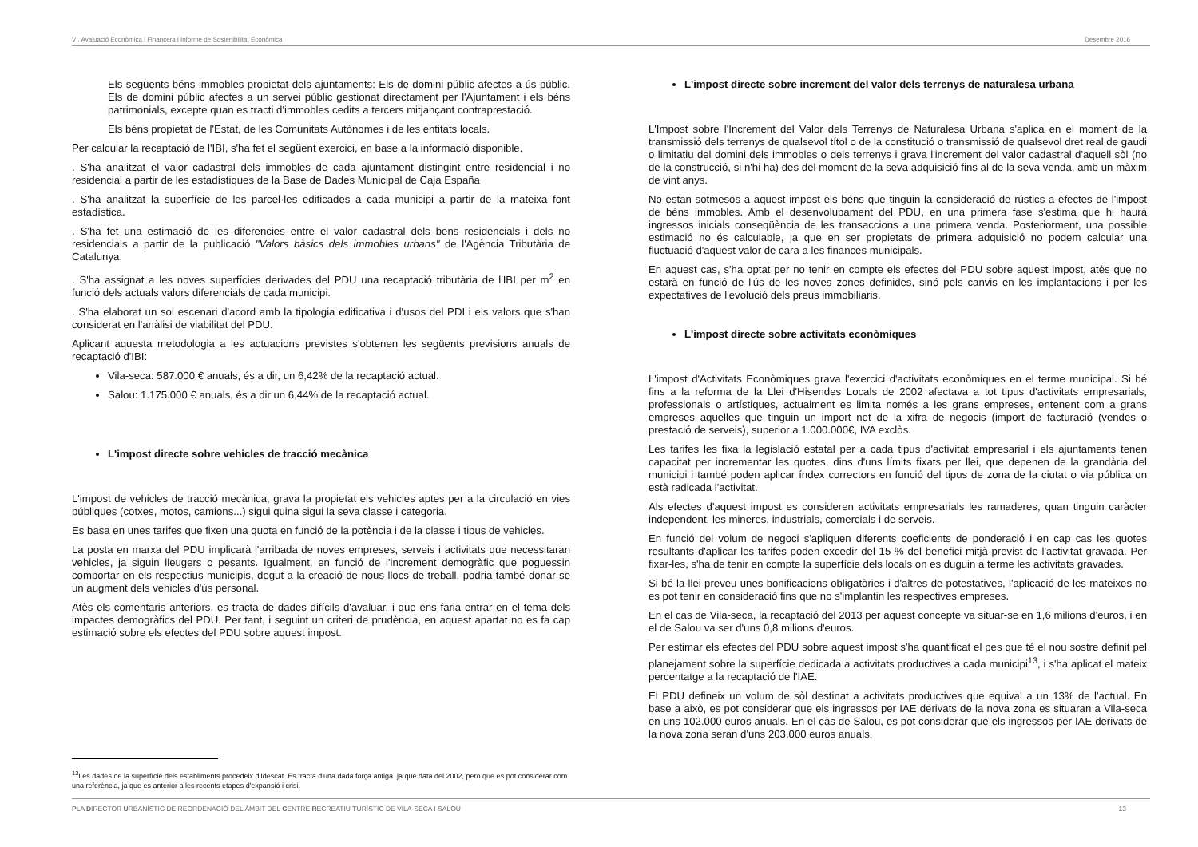VI. Avaluació Econòmica i Financera i Informe de Sostenibilitat Econòmica Desembre 2016
Els següents béns immobles propietat dels ajuntaments: Els de domini públic afectes a ús públic. Els de domini públic afectes a un servei públic gestionat directament per l'Ajuntament i els béns patrimonials, excepte quan es tracti d'immobles cedits a tercers mitjançant contraprestació.
Els béns propietat de l'Estat, de les Comunitats Autònomes i de les entitats locals.
Per calcular la recaptació de l'IBI, s'ha fet el següent exercici, en base a la informació disponible.
. S'ha analitzat el valor cadastral dels immobles de cada ajuntament distingint entre residencial i no residencial a partir de les estadístiques de la Base de Dades Municipal de Caja España
. S'ha analitzat la superfície de les parcel·les edificades a cada municipi a partir de la mateixa font estadística.
. S'ha fet una estimació de les diferencies entre el valor cadastral dels bens residencials i dels no residencials a partir de la publicació "Valors bàsics dels immobles urbans" de l'Agència Tributària de Catalunya.
. S'ha assignat a les noves superfícies derivades del PDU una recaptació tributària de l'IBI per m<sup>2</sup> en funció dels actuals valors diferencials de cada municipi.
. S'ha elaborat un sol escenari d'acord amb la tipologia edificativa i d'usos del PDI i els valors que s'han considerat en l'anàlisi de viabilitat del PDU.
Aplicant aquesta metodologia a les actuacions previstes s'obtenen les següents previsions anuals de recaptació d'IBI:
Vila-seca: 587.000 € anuals, és a dir, un 6,42% de la recaptació actual.
Salou: 1.175.000 € anuals, és a dir un 6,44% de la recaptació actual.
L'impost directe sobre vehicles de tracció mecànica
L'impost de vehicles de tracció mecànica, grava la propietat els vehicles aptes per a la circulació en vies públiques (cotxes, motos, camions...) sigui quina sigui la seva classe i categoria.
Es basa en unes tarifes que fixen una quota en funció de la potència i de la classe i tipus de vehicles.
La posta en marxa del PDU implicarà l'arribada de noves empreses, serveis i activitats que necessitaran vehicles, ja siguin lleugers o pesants. Igualment, en funció de l'increment demogràfic que poguessin comportar en els respectius municipis, degut a la creació de nous llocs de treball, podria també donar-se un augment dels vehicles d'ús personal.
Atès els comentaris anteriors, es tracta de dades difícils d'avaluar, i que ens faria entrar en el tema dels impactes demogràfics del PDU. Per tant, i seguint un criteri de prudència, en aquest apartat no es fa cap estimació sobre els efectes del PDU sobre aquest impost.
L'impost directe sobre increment del valor dels terrenys de naturalesa urbana
L'Impost sobre l'Increment del Valor dels Terrenys de Naturalesa Urbana s'aplica en el moment de la transmissió dels terrenys de qualsevol títol o de la constitució o transmissió de qualsevol dret real de gaudi o limitatiu del domini dels immobles o dels terrenys i grava l'increment del valor cadastral d'aquell sòl (no de la construcció, si n'hi ha) des del moment de la seva adquisició fins al de la seva venda, amb un màxim de vint anys.
No estan sotmesos a aquest impost els béns que tinguin la consideració de rústics a efectes de l'impost de béns immobles. Amb el desenvolupament del PDU, en una primera fase s'estima que hi haurà ingressos inicials conseqüència de les transaccions a una primera venda. Posteriorment, una possible estimació no és calculable, ja que en ser propietats de primera adquisició no podem calcular una fluctuació d'aquest valor de cara a les finances municipals.
En aquest cas, s'ha optat per no tenir en compte els efectes del PDU sobre aquest impost, atès que no estarà en funció de l'ús de les noves zones definides, sinó pels canvis en les implantacions i per les expectatives de l'evolució dels preus immobiliaris.
L'impost directe sobre activitats econòmiques
L'impost d'Activitats Econòmiques grava l'exercici d'activitats econòmiques en el terme municipal. Si bé fins a la reforma de la Llei d'Hisendes Locals de 2002 afectava a tot tipus d'activitats empresarials, professionals o artístiques, actualment es limita només a les grans empreses, entenent com a grans empreses aquelles que tinguin un import net de la xifra de negocis (import de facturació (vendes o prestació de serveis), superior a 1.000.000€, IVA exclòs.
Les tarifes les fixa la legislació estatal per a cada tipus d'activitat empresarial i els ajuntaments tenen capacitat per incrementar les quotes, dins d'uns límits fixats per llei, que depenen de la grandària del municipi i també poden aplicar índex correctors en funció del tipus de zona de la ciutat o via pública on està radicada l'activitat.
Als efectes d'aquest impost es consideren activitats empresarials les ramaderes, quan tinguin caràcter independent, les mineres, industrials, comercials i de serveis.
En funció del volum de negoci s'apliquen diferents coeficients de ponderació i en cap cas les quotes resultants d'aplicar les tarifes poden excedir del 15 % del benefici mitjà previst de l'activitat gravada. Per fixar-les, s'ha de tenir en compte la superfície dels locals on es duguin a terme les activitats gravades.
Si bé la llei preveu unes bonificacions obligatòries i d'altres de potestatives, l'aplicació de les mateixes no es pot tenir en consideració fins que no s'implantin les respectives empreses.
En el cas de Vila-seca, la recaptació del 2013 per aquest concepte va situar-se en 1,6 milions d'euros, i en el de Salou va ser d'uns 0,8 milions d'euros.
Per estimar els efectes del PDU sobre aquest impost s'ha quantificat el pes que té el nou sostre definit pel planejament sobre la superfície dedicada a activitats productives a cada municipi<sup>13</sup>, i s'ha aplicat el mateix percentatge a la recaptació de l'IAE.
El PDU defineix un volum de sòl destinat a activitats productives que equival a un 13% de l'actual. En base a això, es pot considerar que els ingressos per IAE derivats de la nova zona es situaran a Vila-seca en uns 102.000 euros anuals. En el cas de Salou, es pot considerar que els ingressos per IAE derivats de la nova zona seran d'uns 203.000 euros anuals.
<sup>13</sup> Les dades de la superfície dels establiments procedeix d'Idescat. Es tracta d'una dada força antiga. ja que data del 2002, però que es pot considerar com una referència, ja que es anterior a les recents etapes d'expansió i crisi.
PLA DIRECTOR URBANÍSTIC DE REORDENACIÓ DEL'ÀMBIT DEL CENTRE RECREATIU TURÍSTIC DE VILA-SECA I SALOU 13